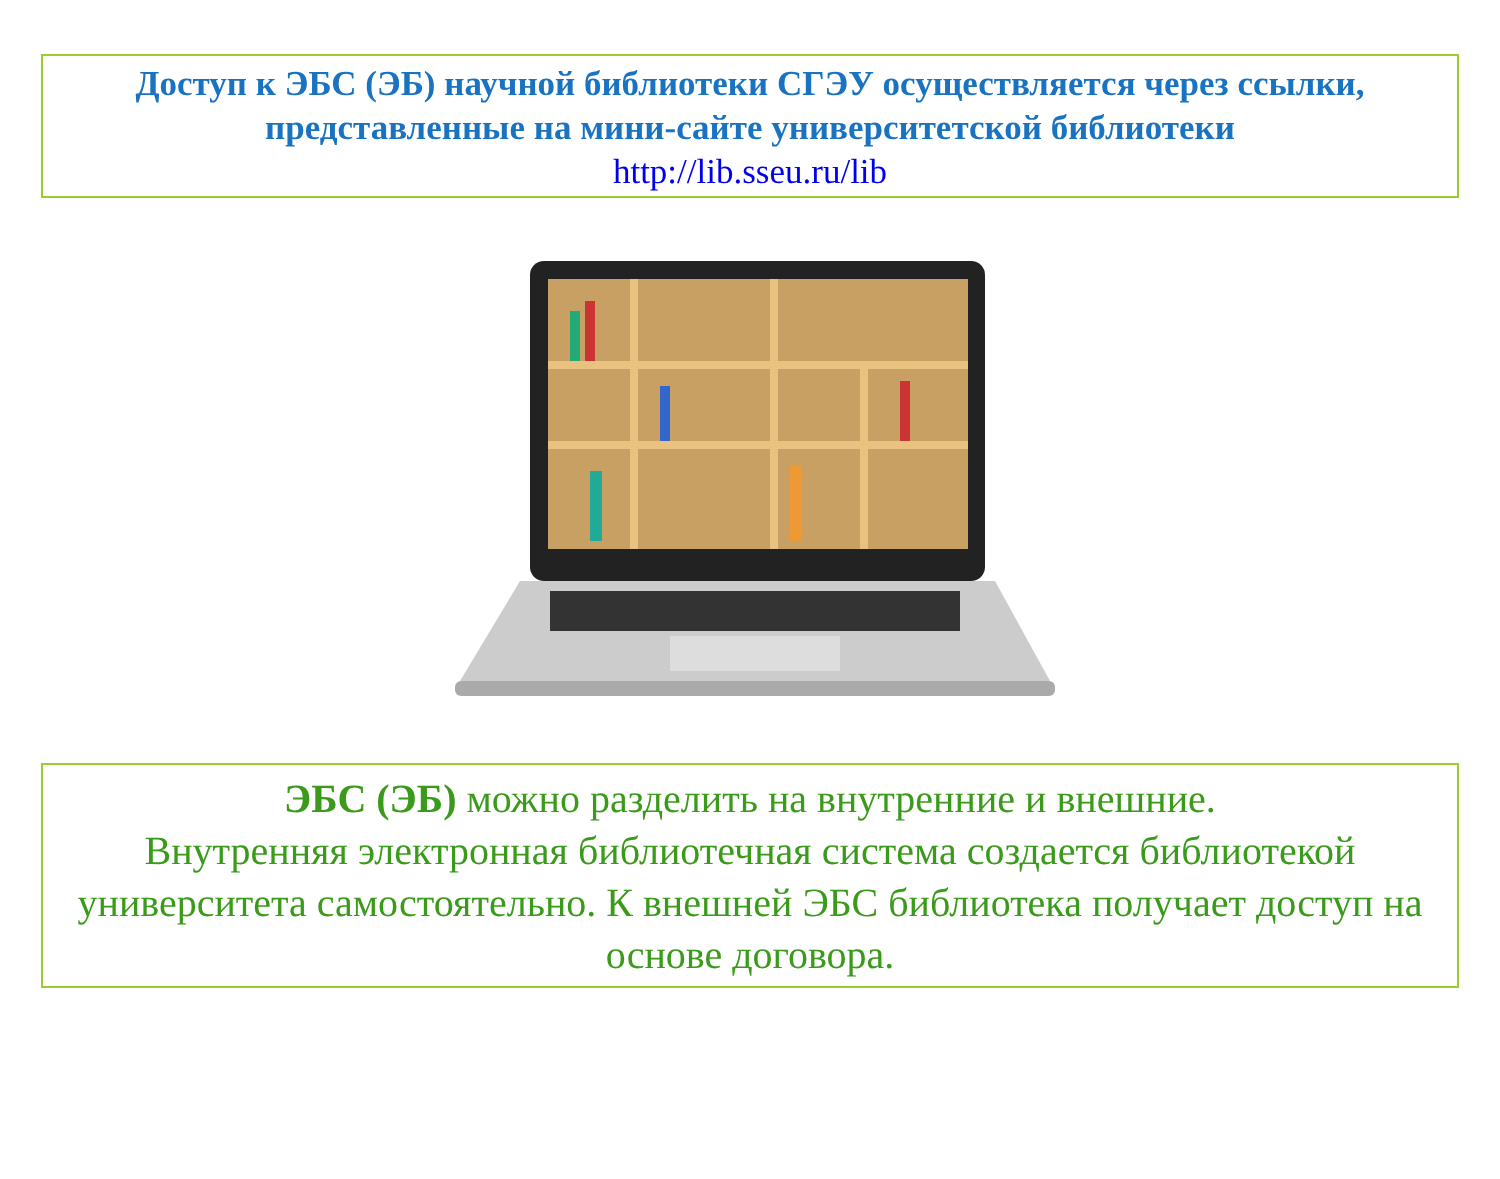Доступ к ЭБС (ЭБ) научной библиотеки СГЭУ осуществляется через ссылки, представленные на мини-сайте университетской библиотеки
http://lib.sseu.ru/lib
ЭБС (ЭБ) можно разделить на внутренние и внешние.
Внутренняя электронная библиотечная система создается библиотекой университета самостоятельно. К внешней ЭБС библиотека получает доступ на основе договора.